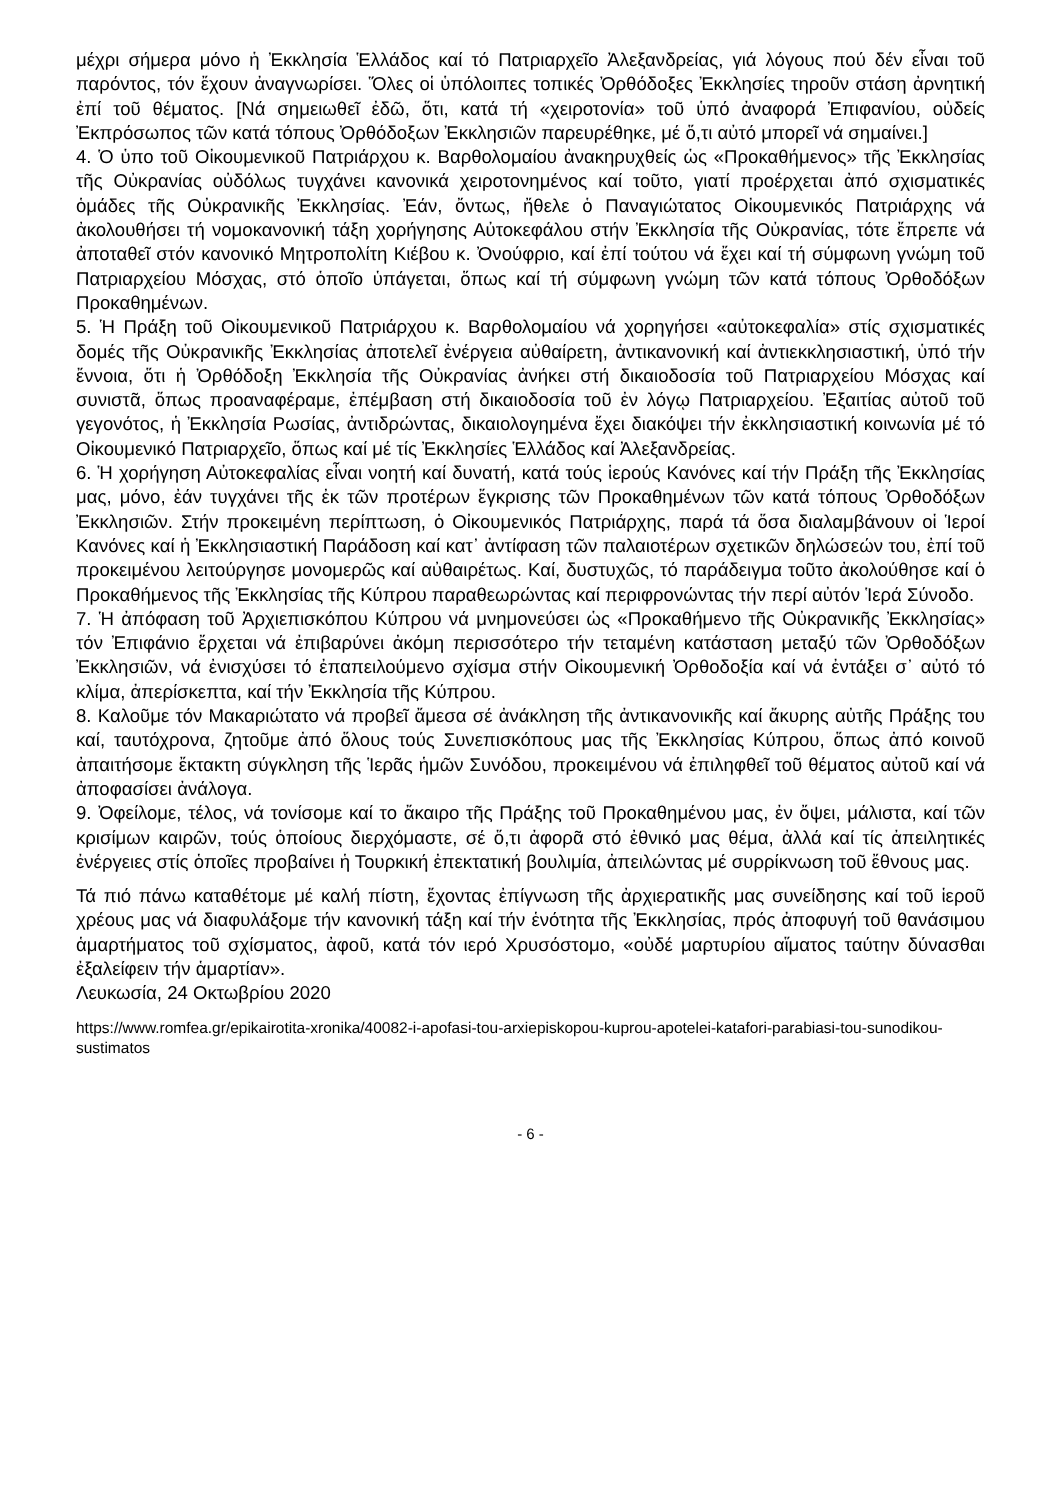μέχρι σήμερα μόνο ἡ Ἐκκλησία Ἑλλάδος καί τό Πατριαρχεῖο Ἀλεξανδρείας, γιά λόγους πού δέν εἶναι τοῦ παρόντος, τόν ἔχουν ἀναγνωρίσει. Ὅλες οἱ ὑπόλοιπες τοπικές Ὀρθόδοξες Ἐκκλησίες τηροῦν στάση ἀρνητική ἐπί τοῦ θέματος. [Νά σημειωθεῖ ἐδῶ, ὅτι, κατά τή «χειροτονία» τοῦ ὑπό ἀναφορά Ἐπιφανίου, οὐδείς Ἐκπρόσωπος τῶν κατά τόπους Ὀρθόδοξων Ἐκκλησιῶν παρευρέθηκε, μέ ὅ,τι αὐτό μπορεῖ νά σημαίνει.]
4. Ὁ ὑπο τοῦ Οἰκουμενικοῦ Πατριάρχου κ. Βαρθολομαίου ἀνακηρυχθείς ὡς «Προκαθήμενος» τῆς Ἐκκλησίας τῆς Οὐκρανίας οὐδόλως τυγχάνει κανονικά χειροτονημένος καί τοῦτο, γιατί προέρχεται ἀπό σχισματικές ὁμάδες τῆς Οὐκρανικῆς Ἐκκλησίας. Ἐάν, ὄντως, ἤθελε ὁ Παναγιώτατος Οἰκουμενικός Πατριάρχης νά ἀκολουθήσει τή νομοκανονική τάξη χορήγησης Αὐτοκεφάλου στήν Ἐκκλησία τῆς Οὐκρανίας, τότε ἔπρεπε νά ἀποταθεῖ στόν κανονικό Μητροπολίτη Κιέβου κ. Ὀνούφριο, καί ἐπί τούτου νά ἔχει καί τή σύμφωνη γνώμη τοῦ Πατριαρχείου Μόσχας, στό ὁποῖο ὑπάγεται, ὅπως καί τή σύμφωνη γνώμη τῶν κατά τόπους Ὀρθοδόξων Προκαθημένων.
5. Ἡ Πράξη τοῦ Οἰκουμενικοῦ Πατριάρχου κ. Βαρθολομαίου νά χορηγήσει «αὐτοκεφαλία» στίς σχισματικές δομές τῆς Οὐκρανικῆς Ἐκκλησίας ἀποτελεῖ ἐνέργεια αὐθαίρετη, ἀντικανονική καί ἀντιεκκλησιαστική, ὑπό τήν ἔννοια, ὅτι ἡ Ὀρθόδοξη Ἐκκλησία τῆς Οὐκρανίας ἀνήκει στή δικαιοδοσία τοῦ Πατριαρχείου Μόσχας καί συνιστᾶ, ὅπως προαναφέραμε, ἐπέμβαση στή δικαιοδοσία τοῦ ἐν λόγῳ Πατριαρχείου. Ἐξαιτίας αὐτοῦ τοῦ γεγονότος, ἡ Ἐκκλησία Ρωσίας, ἀντιδρώντας, δικαιολογημένα ἔχει διακόψει τήν ἐκκλησιαστική κοινωνία μέ τό Οἰκουμενικό Πατριαρχεῖο, ὅπως καί μέ τίς Ἐκκλησίες Ἑλλάδος καί Ἀλεξανδρείας.
6. Ἡ χορήγηση Αὐτοκεφαλίας εἶναι νοητή καί δυνατή, κατά τούς ἱερούς Κανόνες καί τήν Πράξη τῆς Ἐκκλησίας μας, μόνο, ἐάν τυγχάνει τῆς ἐκ τῶν προτέρων ἔγκρισης τῶν Προκαθημένων τῶν κατά τόπους Ὀρθοδόξων Ἐκκλησιῶν. Στήν προκειμένη περίπτωση, ὁ Οἰκουμενικός Πατριάρχης, παρά τά ὅσα διαλαμβάνουν οἱ Ἱεροί Κανόνες καί ἡ Ἐκκλησιαστική Παράδοση καί κατ᾽ ἀντίφαση τῶν παλαιοτέρων σχετικῶν δηλώσεών του, ἐπί τοῦ προκειμένου λειτούργησε μονομερῶς καί αὐθαιρέτως. Καί, δυστυχῶς, τό παράδειγμα τοῦτο ἀκολούθησε καί ὁ Προκαθήμενος τῆς Ἐκκλησίας τῆς Κύπρου παραθεωρώντας καί περιφρονώντας τήν περί αὐτόν Ἱερά Σύνοδο.
7. Ἡ ἀπόφαση τοῦ Ἀρχιεπισκόπου Κύπρου νά μνημονεύσει ὡς «Προκαθήμενο τῆς Οὐκρανικῆς Ἐκκλησίας» τόν Ἐπιφάνιο ἔρχεται νά ἐπιβαρύνει ἀκόμη περισσότερο τήν τεταμένη κατάσταση μεταξύ τῶν Ὀρθοδόξων Ἐκκλησιῶν, νά ἐνισχύσει τό ἐπαπειλούμενο σχίσμα στήν Οἰκουμενική Ὀρθοδοξία καί νά ἐντάξει σ᾽ αὐτό τό κλίμα, ἀπερίσκεπτα, καί τήν Ἐκκλησία τῆς Κύπρου.
8. Καλοῦμε τόν Μακαριώτατο νά προβεῖ ἄμεσα σέ ἀνάκληση τῆς ἀντικανονικῆς καί ἄκυρης αὐτῆς Πράξης του καί, ταυτόχρονα, ζητοῦμε ἀπό ὅλους τούς Συνεπισκόπους μας τῆς Ἐκκλησίας Κύπρου, ὅπως ἀπό κοινοῦ ἀπαιτήσομε ἔκτακτη σύγκληση τῆς Ἱερᾶς ἡμῶν Συνόδου, προκειμένου νά ἐπιληφθεῖ τοῦ θέματος αὐτοῦ καί νά ἀποφασίσει ἀνάλογα.
9. Ὀφείλομε, τέλος, νά τονίσομε καί το ἄκαιρο τῆς Πράξης τοῦ Προκαθημένου μας, ἐν ὄψει, μάλιστα, καί τῶν κρισίμων καιρῶν, τούς ὁποίους διερχόμαστε, σέ ὅ,τι ἀφορᾶ στό ἐθνικό μας θέμα, ἀλλά καί τίς ἀπειλητικές ἐνέργειες στίς ὁποῖες προβαίνει ἡ Τουρκική ἐπεκτατική βουλιμία, ἀπειλώντας μέ συρρίκνωση τοῦ ἔθνους μας.
Τά πιό πάνω καταθέτομε μέ καλή πίστη, ἔχοντας ἐπίγνωση τῆς ἀρχιερατικῆς μας συνείδησης καί τοῦ ἱεροῦ χρέους μας νά διαφυλάξομε τήν κανονική τάξη καί τήν ἑνότητα τῆς Ἐκκλησίας, πρός ἀποφυγή τοῦ θανάσιμου ἁμαρτήματος τοῦ σχίσματος, ἀφοῦ, κατά τόν ιερό Χρυσόστομο, «οὐδέ μαρτυρίου αἵματος ταύτην δύνασθαι ἐξαλείφειν τήν ἁμαρτίαν».
Λευκωσία, 24 Οκτωβρίου 2020
https://www.romfea.gr/epikairotita-xronika/40082-i-apofasi-tou-arxiepiskopou-kuprou-apotelei-katafori-parabiasi-tou-sunodikou-sustimatos
- 6 -